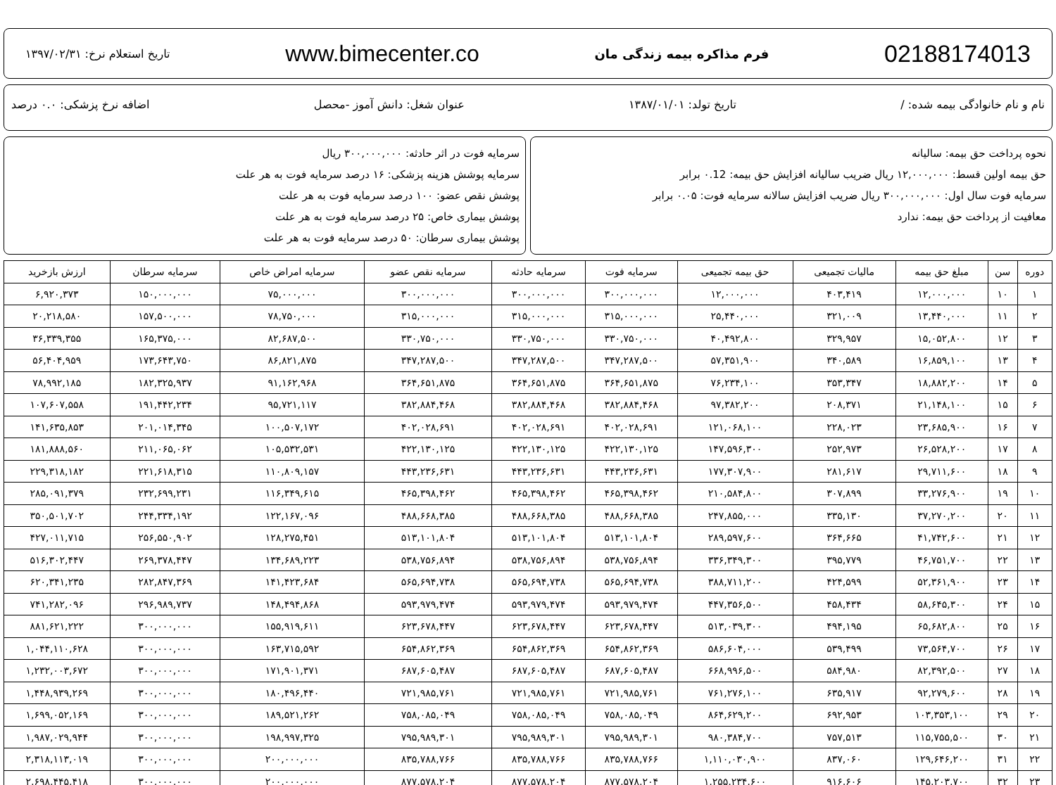02188174013 فرم مذاکره بیمه زندگی مان www.bimecenter.co تاریخ استعلام نرخ: ۱۳۹۷/۰۲/۳۱
نام و نام خانوادگی بیمه شده: / تاریخ تولد: ۱۳۸۷/۰۱/۰۱ عنوان شغل: دانش آموز -محصل اضافه نرخ پزشکی: ۰.۰ درصد
نحوه پرداخت حق بیمه: سالیانه
حق بیمه اولین قسط: ۱۲,۰۰۰,۰۰۰ ریال ضریب سالیانه افزایش حق بیمه: ۰.12 برابر
سرمایه فوت سال اول: ۳۰۰,۰۰۰,۰۰۰ ریال ضریب افزایش سالانه سرمایه فوت: ۰.۰۵ برابر
معافیت از پرداخت حق بیمه: ندارد
سرمایه فوت در اثر حادثه: ۳۰۰,۰۰۰,۰۰۰ ریال
سرمایه پوشش هزینه پزشکی: ۱۶ درصد سرمایه فوت به هر علت
پوشش نقص عضو: ۱۰۰ درصد سرمایه فوت به هر علت
پوشش بیماری خاص: ۲۵ درصد سرمایه فوت به هر علت
پوشش بیماری سرطان: ۵۰ درصد سرمایه فوت به هر علت
| دوره | سن | مبلغ حق بیمه | مالیات تجمیعی | حق بیمه تجمیعی | سرمایه فوت | سرمایه حادثه | سرمایه نقص عضو | سرمایه امراض خاص | سرمایه سرطان | ارزش بازخرید |
| --- | --- | --- | --- | --- | --- | --- | --- | --- | --- | --- |
| ۱ | ۱۰ | ۱۲,۰۰۰,۰۰۰ | ۴۰۳,۴۱۹ | ۱۲,۰۰۰,۰۰۰ | ۳۰۰,۰۰۰,۰۰۰ | ۳۰۰,۰۰۰,۰۰۰ | ۳۰۰,۰۰۰,۰۰۰ | ۷۵,۰۰۰,۰۰۰ | ۱۵۰,۰۰۰,۰۰۰ | ۶,۹۲۰,۳۷۳ |
| ۲ | ۱۱ | ۱۳,۴۴۰,۰۰۰ | ۳۲۱,۰۰۹ | ۲۵,۴۴۰,۰۰۰ | ۳۱۵,۰۰۰,۰۰۰ | ۳۱۵,۰۰۰,۰۰۰ | ۳۱۵,۰۰۰,۰۰۰ | ۷۸,۷۵۰,۰۰۰ | ۱۵۷,۵۰۰,۰۰۰ | ۲۰,۲۱۸,۵۸۰ |
| ۳ | ۱۲ | ۱۵,۰۵۲,۸۰۰ | ۳۲۹,۹۵۷ | ۴۰,۴۹۲,۸۰۰ | ۳۳۰,۷۵۰,۰۰۰ | ۳۳۰,۷۵۰,۰۰۰ | ۳۳۰,۷۵۰,۰۰۰ | ۸۲,۶۸۷,۵۰۰ | ۱۶۵,۳۷۵,۰۰۰ | ۳۶,۳۳۹,۳۵۵ |
| ۴ | ۱۳ | ۱۶,۸۵۹,۱۰۰ | ۳۴۰,۵۸۹ | ۵۷,۳۵۱,۹۰۰ | ۳۴۷,۲۸۷,۵۰۰ | ۳۴۷,۲۸۷,۵۰۰ | ۳۴۷,۲۸۷,۵۰۰ | ۸۶,۸۲۱,۸۷۵ | ۱۷۳,۶۴۳,۷۵۰ | ۵۶,۴۰۴,۹۵۹ |
| ۵ | ۱۴ | ۱۸,۸۸۲,۲۰۰ | ۳۵۳,۳۴۷ | ۷۶,۲۳۴,۱۰۰ | ۳۶۴,۶۵۱,۸۷۵ | ۳۶۴,۶۵۱,۸۷۵ | ۳۶۴,۶۵۱,۸۷۵ | ۹۱,۱۶۲,۹۶۸ | ۱۸۲,۳۲۵,۹۳۷ | ۷۸,۹۹۲,۱۸۵ |
| ۶ | ۱۵ | ۲۱,۱۴۸,۱۰۰ | ۲۰۸,۳۷۱ | ۹۷,۳۸۲,۲۰۰ | ۳۸۲,۸۸۴,۴۶۸ | ۳۸۲,۸۸۴,۴۶۸ | ۳۸۲,۸۸۴,۴۶۸ | ۹۵,۷۲۱,۱۱۷ | ۱۹۱,۴۴۲,۲۳۴ | ۱۰۷,۶۰۷,۵۵۸ |
| ۷ | ۱۶ | ۲۳,۶۸۵,۹۰۰ | ۲۲۸,۰۲۳ | ۱۲۱,۰۶۸,۱۰۰ | ۴۰۲,۰۲۸,۶۹۱ | ۴۰۲,۰۲۸,۶۹۱ | ۴۰۲,۰۲۸,۶۹۱ | ۱۰۰,۵۰۷,۱۷۲ | ۲۰۱,۰۱۴,۳۴۵ | ۱۴۱,۶۳۵,۸۵۳ |
| ۸ | ۱۷ | ۲۶,۵۲۸,۲۰۰ | ۲۵۲,۹۷۳ | ۱۴۷,۵۹۶,۳۰۰ | ۴۲۲,۱۳۰,۱۲۵ | ۴۲۲,۱۳۰,۱۲۵ | ۴۲۲,۱۳۰,۱۲۵ | ۱۰۵,۵۳۲,۵۳۱ | ۲۱۱,۰۶۵,۰۶۲ | ۱۸۱,۸۸۸,۵۶۰ |
| ۹ | ۱۸ | ۲۹,۷۱۱,۶۰۰ | ۲۸۱,۶۱۷ | ۱۷۷,۳۰۷,۹۰۰ | ۴۴۳,۲۳۶,۶۳۱ | ۴۴۳,۲۳۶,۶۳۱ | ۴۴۳,۲۳۶,۶۳۱ | ۱۱۰,۸۰۹,۱۵۷ | ۲۲۱,۶۱۸,۳۱۵ | ۲۲۹,۳۱۸,۱۸۲ |
| ۱۰ | ۱۹ | ۳۳,۲۷۶,۹۰۰ | ۳۰۷,۸۹۹ | ۲۱۰,۵۸۴,۸۰۰ | ۴۶۵,۳۹۸,۴۶۲ | ۴۶۵,۳۹۸,۴۶۲ | ۴۶۵,۳۹۸,۴۶۲ | ۱۱۶,۳۴۹,۶۱۵ | ۲۳۲,۶۹۹,۲۳۱ | ۲۸۵,۰۹۱,۳۷۹ |
| ۱۱ | ۲۰ | ۳۷,۲۷۰,۲۰۰ | ۳۳۵,۱۳۰ | ۲۴۷,۸۵۵,۰۰۰ | ۴۸۸,۶۶۸,۳۸۵ | ۴۸۸,۶۶۸,۳۸۵ | ۴۸۸,۶۶۸,۳۸۵ | ۱۲۲,۱۶۷,۰۹۶ | ۲۴۴,۳۳۴,۱۹۲ | ۳۵۰,۵۰۱,۷۰۲ |
| ۱۲ | ۲۱ | ۴۱,۷۴۲,۶۰۰ | ۳۶۴,۶۶۵ | ۲۸۹,۵۹۷,۶۰۰ | ۵۱۳,۱۰۱,۸۰۴ | ۵۱۳,۱۰۱,۸۰۴ | ۵۱۳,۱۰۱,۸۰۴ | ۱۲۸,۲۷۵,۴۵۱ | ۲۵۶,۵۵۰,۹۰۲ | ۴۲۷,۰۱۱,۷۱۵ |
| ۱۳ | ۲۲ | ۴۶,۷۵۱,۷۰۰ | ۳۹۵,۷۷۹ | ۳۳۶,۳۴۹,۳۰۰ | ۵۳۸,۷۵۶,۸۹۴ | ۵۳۸,۷۵۶,۸۹۴ | ۵۳۸,۷۵۶,۸۹۴ | ۱۳۴,۶۸۹,۲۲۳ | ۲۶۹,۳۷۸,۴۴۷ | ۵۱۶,۳۰۲,۴۴۷ |
| ۱۴ | ۲۳ | ۵۲,۳۶۱,۹۰۰ | ۴۲۴,۵۹۹ | ۳۸۸,۷۱۱,۲۰۰ | ۵۶۵,۶۹۴,۷۳۸ | ۵۶۵,۶۹۴,۷۳۸ | ۵۶۵,۶۹۴,۷۳۸ | ۱۴۱,۴۲۳,۶۸۴ | ۲۸۲,۸۴۷,۳۶۹ | ۶۲۰,۳۴۱,۲۳۵ |
| ۱۵ | ۲۴ | ۵۸,۶۴۵,۳۰۰ | ۴۵۸,۴۳۴ | ۴۴۷,۳۵۶,۵۰۰ | ۵۹۳,۹۷۹,۴۷۴ | ۵۹۳,۹۷۹,۴۷۴ | ۵۹۳,۹۷۹,۴۷۴ | ۱۴۸,۴۹۴,۸۶۸ | ۲۹۶,۹۸۹,۷۳۷ | ۷۴۱,۲۸۲,۰۹۶ |
| ۱۶ | ۲۵ | ۶۵,۶۸۲,۸۰۰ | ۴۹۴,۱۹۵ | ۵۱۳,۰۳۹,۳۰۰ | ۶۲۳,۶۷۸,۴۴۷ | ۶۲۳,۶۷۸,۴۴۷ | ۶۲۳,۶۷۸,۴۴۷ | ۱۵۵,۹۱۹,۶۱۱ | ۳۰۰,۰۰۰,۰۰۰ | ۸۸۱,۶۲۱,۲۲۲ |
| ۱۷ | ۲۶ | ۷۳,۵۶۴,۷۰۰ | ۵۳۹,۴۹۹ | ۵۸۶,۶۰۴,۰۰۰ | ۶۵۴,۸۶۲,۳۶۹ | ۶۵۴,۸۶۲,۳۶۹ | ۶۵۴,۸۶۲,۳۶۹ | ۱۶۳,۷۱۵,۵۹۲ | ۳۰۰,۰۰۰,۰۰۰ | ۱,۰۴۴,۱۱۰,۶۲۸ |
| ۱۸ | ۲۷ | ۸۲,۳۹۲,۵۰۰ | ۵۸۴,۹۸۰ | ۶۶۸,۹۹۶,۵۰۰ | ۶۸۷,۶۰۵,۴۸۷ | ۶۸۷,۶۰۵,۴۸۷ | ۶۸۷,۶۰۵,۴۸۷ | ۱۷۱,۹۰۱,۳۷۱ | ۳۰۰,۰۰۰,۰۰۰ | ۱,۲۳۲,۰۰۳,۶۷۲ |
| ۱۹ | ۲۸ | ۹۲,۲۷۹,۶۰۰ | ۶۳۵,۹۱۷ | ۷۶۱,۲۷۶,۱۰۰ | ۷۲۱,۹۸۵,۷۶۱ | ۷۲۱,۹۸۵,۷۶۱ | ۷۲۱,۹۸۵,۷۶۱ | ۱۸۰,۴۹۶,۴۴۰ | ۳۰۰,۰۰۰,۰۰۰ | ۱,۴۴۸,۹۳۹,۲۶۹ |
| ۲۰ | ۲۹ | ۱۰۳,۳۵۳,۱۰۰ | ۶۹۲,۹۵۳ | ۸۶۴,۶۲۹,۲۰۰ | ۷۵۸,۰۸۵,۰۴۹ | ۷۵۸,۰۸۵,۰۴۹ | ۷۵۸,۰۸۵,۰۴۹ | ۱۸۹,۵۲۱,۲۶۲ | ۳۰۰,۰۰۰,۰۰۰ | ۱,۶۹۹,۰۵۲,۱۶۹ |
| ۲۱ | ۳۰ | ۱۱۵,۷۵۵,۵۰۰ | ۷۵۷,۵۱۳ | ۹۸۰,۳۸۴,۷۰۰ | ۷۹۵,۹۸۹,۳۰۱ | ۷۹۵,۹۸۹,۳۰۱ | ۷۹۵,۹۸۹,۳۰۱ | ۱۹۸,۹۹۷,۳۲۵ | ۳۰۰,۰۰۰,۰۰۰ | ۱,۹۸۷,۰۲۹,۹۴۴ |
| ۲۲ | ۳۱ | ۱۲۹,۶۴۶,۲۰۰ | ۸۳۷,۰۶۰ | ۱,۱۱۰,۰۳۰,۹۰۰ | ۸۳۵,۷۸۸,۷۶۶ | ۸۳۵,۷۸۸,۷۶۶ | ۸۳۵,۷۸۸,۷۶۶ | ۲۰۰,۰۰۰,۰۰۰ | ۳۰۰,۰۰۰,۰۰۰ | ۲,۳۱۸,۱۱۳,۰۱۹ |
| ۲۳ | ۳۲ | ۱۴۵,۲۰۳,۷۰۰ | ۹۱۶,۶۰۶ | ۱,۲۵۵,۲۳۴,۶۰۰ | ۸۷۷,۵۷۸,۲۰۴ | ۸۷۷,۵۷۸,۲۰۴ | ۸۷۷,۵۷۸,۲۰۴ | ۲۰۰,۰۰۰,۰۰۰ | ۳۰۰,۰۰۰,۰۰۰ | ۲,۶۹۸,۴۴۵,۴۱۸ |